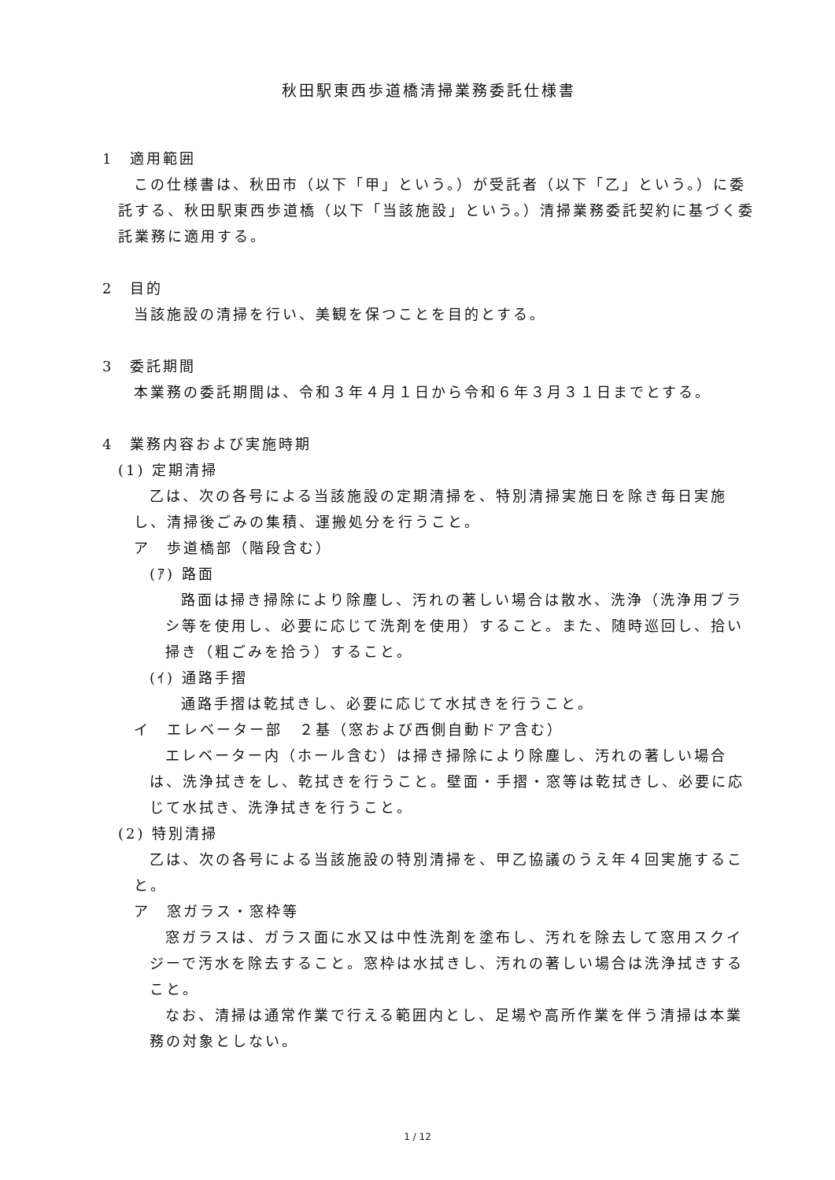秋田駅東西歩道橋清掃業務委託仕様書
1　適用範囲
この仕様書は、秋田市（以下「甲」という。）が受託者（以下「乙」という。）に委託する、秋田駅東西歩道橋（以下「当該施設」という。）清掃業務委託契約に基づく委託業務に適用する。
2　目的
当該施設の清掃を行い、美観を保つことを目的とする。
3　委託期間
本業務の委託期間は、令和３年４月１日から令和６年３月３１日までとする。
4　業務内容および実施時期
(1) 定期清掃
乙は、次の各号による当該施設の定期清掃を、特別清掃実施日を除き毎日実施し、清掃後ごみの集積、運搬処分を行うこと。
ア　歩道橋部（階段含む）
(ｱ) 路面
路面は掃き掃除により除塵し、汚れの著しい場合は散水、洗浄（洗浄用ブラシ等を使用し、必要に応じて洗剤を使用）すること。また、随時巡回し、拾い掃き（粗ごみを拾う）すること。
(ｲ) 通路手摺
通路手摺は乾拭きし、必要に応じて水拭きを行うこと。
イ　エレベーター部　２基（窓および西側自動ドア含む）
エレベーター内（ホール含む）は掃き掃除により除塵し、汚れの著しい場合は、洗浄拭きをし、乾拭きを行うこと。壁面・手摺・窓等は乾拭きし、必要に応じて水拭き、洗浄拭きを行うこと。
(2) 特別清掃
乙は、次の各号による当該施設の特別清掃を、甲乙協議のうえ年４回実施すること。
ア　窓ガラス・窓枠等
窓ガラスは、ガラス面に水又は中性洗剤を塗布し、汚れを除去して窓用スクイジーで汚水を除去すること。窓枠は水拭きし、汚れの著しい場合は洗浄拭きすること。
なお、清掃は通常作業で行える範囲内とし、足場や高所作業を伴う清掃は本業務の対象としない。
1 / 12